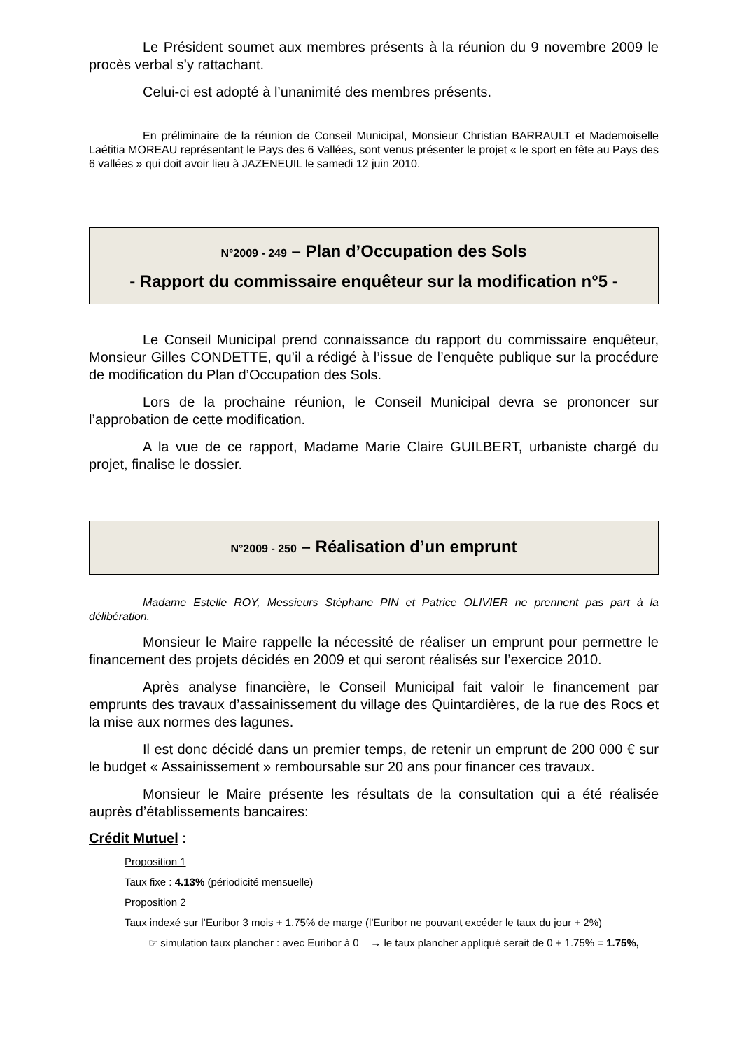Le Président soumet aux membres présents à la réunion du 9 novembre 2009 le procès verbal s’y rattachant.
Celui-ci est adopté à l’unanimité des membres présents.
En préliminaire de la réunion de Conseil Municipal, Monsieur Christian BARRAULT et Mademoiselle Laétitia MOREAU représentant le Pays des 6 Vallées, sont venus présenter le projet « le sport en fête au Pays des 6 vallées » qui doit avoir lieu à JAZENEUIL le samedi 12 juin 2010.
N°2009 - 249 – Plan d’Occupation des Sols
- Rapport du commissaire enquêteur sur la modification n°5 -
Le Conseil Municipal prend connaissance du rapport du commissaire enquêteur, Monsieur Gilles CONDETTE, qu’il a rédigé à l’issue de l’enquête publique sur la procédure de modification du Plan d’Occupation des Sols.
Lors de la prochaine réunion, le Conseil Municipal devra se prononcer sur l’approbation de cette modification.
A la vue de ce rapport, Madame Marie Claire GUILBERT, urbaniste chargé du projet, finalise le dossier.
N°2009 - 250 – Réalisation d’un emprunt
Madame Estelle ROY, Messieurs Stéphane PIN et Patrice OLIVIER ne prennent pas part à la délibération.
Monsieur le Maire rappelle la nécessité de réaliser un emprunt pour permettre le financement des projets décidés en 2009 et qui seront réalisés sur l’exercice 2010.
Après analyse financière, le Conseil Municipal fait valoir le financement par emprunts des travaux d’assainissement du village des Quintardières, de la rue des Rocs et la mise aux normes des lagunes.
Il est donc décidé dans un premier temps, de retenir un emprunt de 200 000 € sur le budget « Assainissement » remboursable sur 20 ans pour financer ces travaux.
Monsieur le Maire présente les résultats de la consultation qui a été réalisée auprès d’établissements bancaires:
Crédit Mutuel :
Proposition 1
Taux fixe : 4.13% (périodicité mensuelle)
Proposition 2
Taux indexé sur l’Euribor 3 mois + 1.75% de marge (l’Euribor ne pouvant excéder le taux du jour + 2%)
☞ simulation taux plancher : avec Euribor à 0 → le taux plancher appliqué serait de 0 + 1.75% = 1.75%,